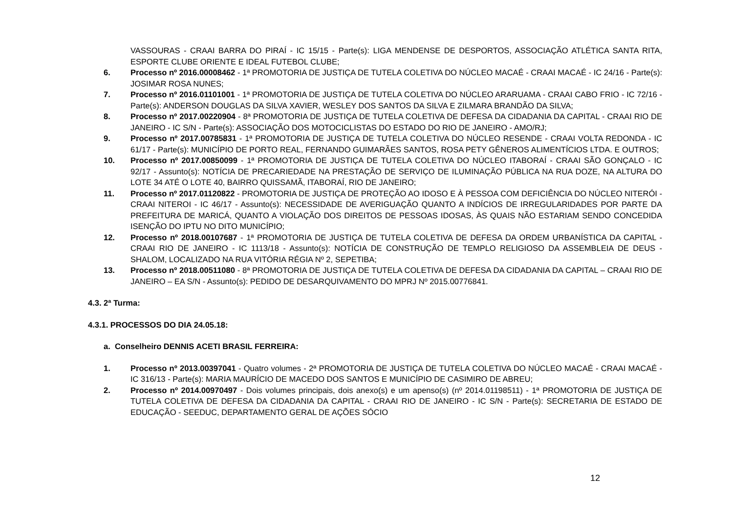VASSOURAS - CRAAI BARRA DO PIRAÍ - IC 15/15 - Parte(s): LIGA MENDENSE DE DESPORTOS, ASSOCIAÇÃO ATLÉTICA SANTA RITA, ESPORTE CLUBE ORIENTE E IDEAL FUTEBOL CLUBE;
6. Processo nº 2016.00008462 - 1ª PROMOTORIA DE JUSTIÇA DE TUTELA COLETIVA DO NÚCLEO MACAÉ - CRAAI MACAÉ - IC 24/16 - Parte(s): JOSIMAR ROSA NUNES;
7. Processo nº 2016.01101001 - 1ª PROMOTORIA DE JUSTIÇA DE TUTELA COLETIVA DO NÚCLEO ARARUAMA - CRAAI CABO FRIO - IC 72/16 - Parte(s): ANDERSON DOUGLAS DA SILVA XAVIER, WESLEY DOS SANTOS DA SILVA E ZILMARA BRANDÃO DA SILVA;
8. Processo nº 2017.00220904 - 8ª PROMOTORIA DE JUSTIÇA DE TUTELA COLETIVA DE DEFESA DA CIDADANIA DA CAPITAL - CRAAI RIO DE JANEIRO - IC S/N - Parte(s): ASSOCIAÇÃO DOS MOTOCICLISTAS DO ESTADO DO RIO DE JANEIRO - AMO/RJ;
9. Processo nº 2017.00785831 - 1ª PROMOTORIA DE JUSTIÇA DE TUTELA COLETIVA DO NÚCLEO RESENDE - CRAAI VOLTA REDONDA - IC 61/17 - Parte(s): MUNICÍPIO DE PORTO REAL, FERNANDO GUIMARÃES SANTOS, ROSA PETY GÊNEROS ALIMENTÍCIOS LTDA. E OUTROS;
10. Processo nº 2017.00850099 - 1ª PROMOTORIA DE JUSTIÇA DE TUTELA COLETIVA DO NÚCLEO ITABORAÍ - CRAAI SÃO GONÇALO - IC 92/17 - Assunto(s): NOTÍCIA DE PRECARIEDADE NA PRESTAÇÃO DE SERVIÇO DE ILUMINAÇÃO PÚBLICA NA RUA DOZE, NA ALTURA DO LOTE 34 ATÉ O LOTE 40, BAIRRO QUISSAMÃ, ITABORAÍ, RIO DE JANEIRO;
11. Processo nº 2017.01120822 - PROMOTORIA DE JUSTIÇA DE PROTEÇÃO AO IDOSO E À PESSOA COM DEFICIÊNCIA DO NÚCLEO NITERÓI - CRAAI NITEROI - IC 46/17 - Assunto(s): NECESSIDADE DE AVERIGUAÇÃO QUANTO A INDÍCIOS DE IRREGULARIDADES POR PARTE DA PREFEITURA DE MARICÁ, QUANTO A VIOLAÇÃO DOS DIREITOS DE PESSOAS IDOSAS, ÀS QUAIS NÃO ESTARIAM SENDO CONCEDIDA ISENÇÃO DO IPTU NO DITO MUNICÍPIO;
12. Processo nº 2018.00107687 - 1ª PROMOTORIA DE JUSTIÇA DE TUTELA COLETIVA DE DEFESA DA ORDEM URBANÍSTICA DA CAPITAL - CRAAI RIO DE JANEIRO - IC 1113/18 - Assunto(s): NOTÍCIA DE CONSTRUÇÃO DE TEMPLO RELIGIOSO DA ASSEMBLEIA DE DEUS - SHALOM, LOCALIZADO NA RUA VITÓRIA RÉGIA Nº 2, SEPETIBA;
13. Processo nº 2018.00511080 - 8ª PROMOTORIA DE JUSTIÇA DE TUTELA COLETIVA DE DEFESA DA CIDADANIA DA CAPITAL – CRAAI RIO DE JANEIRO – EA S/N - Assunto(s): PEDIDO DE DESARQUIVAMENTO DO MPRJ Nº 2015.00776841.
4.3. 2ª Turma:
4.3.1. PROCESSOS DO DIA 24.05.18:
a. Conselheiro DENNIS ACETI BRASIL FERREIRA:
1. Processo nº 2013.00397041 - Quatro volumes - 2ª PROMOTORIA DE JUSTIÇA DE TUTELA COLETIVA DO NÚCLEO MACAÉ - CRAAI MACAÉ - IC 316/13 - Parte(s): MARIA MAURÍCIO DE MACEDO DOS SANTOS E MUNICÍPIO DE CASIMIRO DE ABREU;
2. Processo nº 2014.00970497 - Dois volumes principais, dois anexo(s) e um apenso(s) (nº 2014.01198511) - 1ª PROMOTORIA DE JUSTIÇA DE TUTELA COLETIVA DE DEFESA DA CIDADANIA DA CAPITAL - CRAAI RIO DE JANEIRO - IC S/N - Parte(s): SECRETARIA DE ESTADO DE EDUCAÇÃO - SEEDUC, DEPARTAMENTO GERAL DE AÇÕES SÓCIO
12